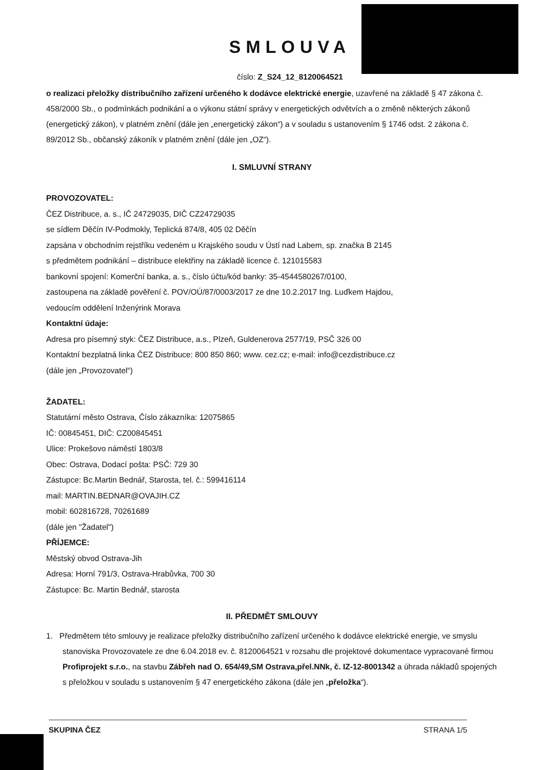SMLOUVA
číslo: Z_S24_12_8120064521
o realizaci přeložky distribučního zařízení určeného k dodávce elektrické energie, uzavřené na základě § 47 zákona č. 458/2000 Sb., o podmínkách podnikání a o výkonu státní správy v energetických odvětvích a o změně některých zákonů (energetický zákon), v platném znění (dále jen „energetický zákon“) a v souladu s ustanovením § 1746 odst. 2 zákona č. 89/2012 Sb., občanský zákoník v platném znění (dále jen „OZ“).
I. SMLUVNÍ STRANY
PROVOZOVATEL:
ČEZ Distribuce, a. s., IČ 24729035, DIČ CZ24729035
se sídlem Děčín IV-Podmokly, Teplická 874/8, 405 02 Děčín
zapsána v obchodním rejstříku vedeném u Krajského soudu v Ústí nad Labem, sp. značka B 2145
s předmětem podnikání – distribuce elektřiny na základě licence č. 121015583
bankovní spojení: Komerční banka, a. s., číslo účtu/kód banky: 35-4544580267/0100,
zastoupena na základě pověření č. POV/OÚ/87/0003/2017 ze dne 10.2.2017 Ing. Luďkem Hajdou,
vedoucím oddělení Inženýrink Morava
Kontaktní údaje:
Adresa pro písemný styk: ČEZ Distribuce, a.s., Plzeň, Guldenerova 2577/19, PSČ 326 00
Kontaktní bezplatná linka ČEZ Distribuce: 800 850 860; www. cez.cz; e-mail: info@cezdistribuce.cz
(dále jen „Provozovatel“)
ŽADATEL:
Statutární město Ostrava, Číslo zákazníka: 12075865
IČ: 00845451, DIČ: CZ00845451
Ulice: Prokešovo náměstí 1803/8
Obec: Ostrava, Dodací pošta: PSČ: 729 30
Zástupce: Bc.Martin Bednář, Starosta, tel. č.: 599416114
mail: MARTIN.BEDNAR@OVAJIH.CZ
mobil: 602816728, 70261689
(dále jen "Žadatel")
PŘÍJEMCE:
Městský obvod Ostrava-Jih
Adresa: Horní 791/3, Ostrava-Hrabůvka, 700 30
Zástupce: Bc. Martin Bednář, starosta
II. PŘEDMĚT SMLOUVY
1. Předmětem této smlouvy je realizace přeložky distribučního zařízení určeného k dodávce elektrické energie, ve smyslu stanoviska Provozovatele ze dne 6.04.2018 ev. č. 8120064521 v rozsahu dle projektové dokumentace vypracované firmou Profiprojekt s.r.o., na stavbu Zábřeh nad O. 654/49,SM Ostrava,přel.NNk, č. IZ-12-8001342 a úhrada nákladů spojených s přeložkou v souladu s ustanovením § 47 energetického zákona (dále jen „přeložka“).
SKUPINA ČEZ STRANA 1/5